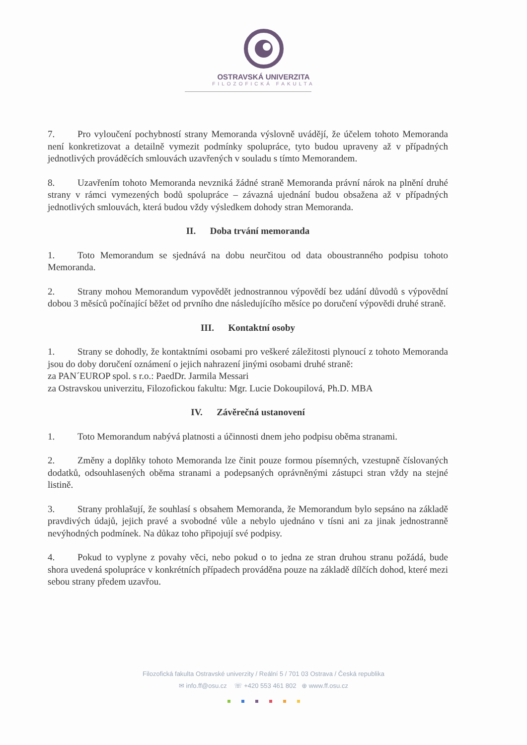OSTRAVSKÁ UNIVERZITA
FILOZOFICKÁ FAKULTA
7. Pro vyloučení pochybností strany Memoranda výslovně uvádějí, že účelem tohoto Memoranda není konkretizovat a detailně vymezit podmínky spolupráce, tyto budou upraveny až v případných jednotlivých prováděcích smlouvách uzavřených v souladu s tímto Memorandem.
8. Uzavřením tohoto Memoranda nevzniká žádné straně Memoranda právní nárok na plnění druhé strany v rámci vymezených bodů spolupráce – závazná ujednání budou obsažena až v případných jednotlivých smlouvách, která budou vždy výsledkem dohody stran Memoranda.
II. Doba trvání memoranda
1. Toto Memorandum se sjednává na dobu neurčitou od data oboustranného podpisu tohoto Memoranda.
2. Strany mohou Memorandum vypovědět jednostrannou výpovědí bez udání důvodů s výpovědní dobou 3 měsíců počínající běžet od prvního dne následujícího měsíce po doručení výpovědi druhé straně.
III. Kontaktní osoby
1. Strany se dohodly, že kontaktními osobami pro veškeré záležitosti plynoucí z tohoto Memoranda jsou do doby doručení oznámení o jejich nahrazení jinými osobami druhé straně:
za PAN´EUROP spol. s r.o.: PaedDr. Jarmila Messari
za Ostravskou univerzitu, Filozofickou fakultu: Mgr. Lucie Dokoupilová, Ph.D. MBA
IV. Závěrečná ustanovení
1. Toto Memorandum nabývá platnosti a účinnosti dnem jeho podpisu oběma stranami.
2. Změny a doplňky tohoto Memoranda lze činit pouze formou písemných, vzestupně číslovaných dodatků, odsouhlasených oběma stranami a podepsaných oprávněnými zástupci stran vždy na stejné listině.
3. Strany prohlašují, že souhlasí s obsahem Memoranda, že Memorandum bylo sepsáno na základě pravdivých údajů, jejich pravé a svobodné vůle a nebylo ujednáno v tísni ani za jinak jednostranně nevýhodných podmínek. Na důkaz toho připojují své podpisy.
4. Pokud to vyplyne z povahy věci, nebo pokud o to jedna ze stran druhou stranu požádá, bude shora uvedená spolupráce v konkrétních případech prováděna pouze na základě dílčích dohod, které mezi sebou strany předem uzavřou.
Filozofická fakulta Ostravské univerzity / Reální 5 / 701 03 Ostrava / Česká republika
✉ info.ff@osu.cz ☏ +420 553 461 802 ⊕ www.ff.osu.cz